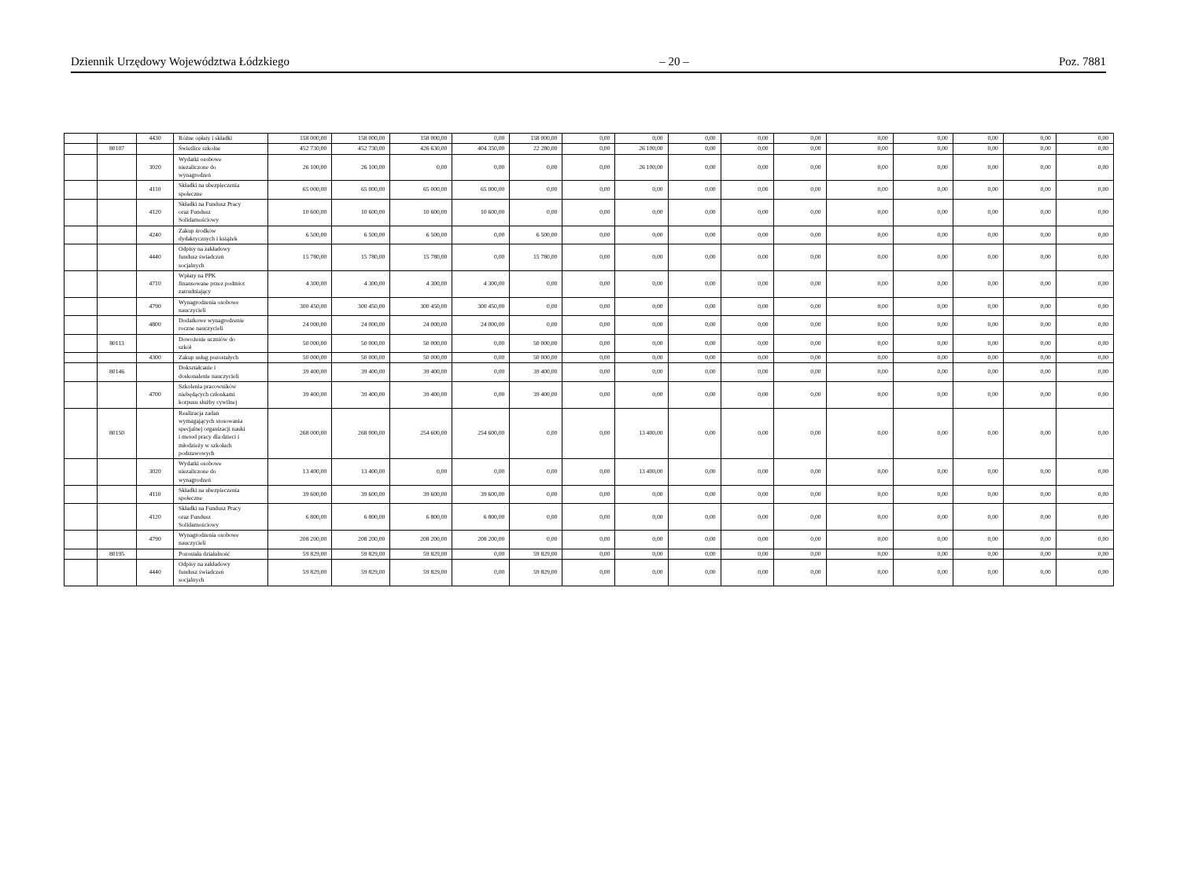Dziennik Urzędowy Województwa Łódzkiego – 20 – Poz. 7881
| | | 4430 | Różne opłaty i składki | 158 000,00 | 158 000,00 | 158 000,00 | 0,00 | 158 000,00 | 0,00 | 0,00 | 0,00 | 0,00 | 0,00 | 0,00 | 0,00 | 0,00 | 0,00 | 0,00 |
| | 80107 | | Świetlice szkolne | 452 730,00 | 452 730,00 | 426 630,00 | 404 350,00 | 22 280,00 | 0,00 | 26 100,00 | 0,00 | 0,00 | 0,00 | 0,00 | 0,00 | 0,00 | 0,00 | 0,00 |
| | | 3020 | Wydatki osobowe niezaliczone do wynagrodzeń | 26 100,00 | 26 100,00 | 0,00 | 0,00 | 0,00 | 0,00 | 26 100,00 | 0,00 | 0,00 | 0,00 | 0,00 | 0,00 | 0,00 | 0,00 | 0,00 |
| | | 4110 | Składki na ubezpieczenia społeczne | 65 000,00 | 65 000,00 | 65 000,00 | 65 000,00 | 0,00 | 0,00 | 0,00 | 0,00 | 0,00 | 0,00 | 0,00 | 0,00 | 0,00 | 0,00 | 0,00 |
| | | 4120 | Składki na Fundusz Pracy oraz Fundusz Solidarnościowy | 10 600,00 | 10 600,00 | 10 600,00 | 10 600,00 | 0,00 | 0,00 | 0,00 | 0,00 | 0,00 | 0,00 | 0,00 | 0,00 | 0,00 | 0,00 | 0,00 |
| | | 4240 | Zakup środków dydaktycznych i książek | 6 500,00 | 6 500,00 | 6 500,00 | 0,00 | 6 500,00 | 0,00 | 0,00 | 0,00 | 0,00 | 0,00 | 0,00 | 0,00 | 0,00 | 0,00 | 0,00 |
| | | 4440 | Odpisy na zakładowy fundusz świadczeń socjalnych | 15 780,00 | 15 780,00 | 15 780,00 | 0,00 | 15 780,00 | 0,00 | 0,00 | 0,00 | 0,00 | 0,00 | 0,00 | 0,00 | 0,00 | 0,00 | 0,00 |
| | | 4710 | Wpłaty na PPK finansowane przez podmiot zatrudniający | 4 300,00 | 4 300,00 | 4 300,00 | 4 300,00 | 0,00 | 0,00 | 0,00 | 0,00 | 0,00 | 0,00 | 0,00 | 0,00 | 0,00 | 0,00 | 0,00 |
| | | 4790 | Wynagrodzenia osobowe nauczycieli | 300 450,00 | 300 450,00 | 300 450,00 | 300 450,00 | 0,00 | 0,00 | 0,00 | 0,00 | 0,00 | 0,00 | 0,00 | 0,00 | 0,00 | 0,00 | 0,00 |
| | | 4800 | Dodatkowe wynagrodzenie roczne nauczycieli | 24 000,00 | 24 000,00 | 24 000,00 | 24 000,00 | 0,00 | 0,00 | 0,00 | 0,00 | 0,00 | 0,00 | 0,00 | 0,00 | 0,00 | 0,00 | 0,00 |
| | 80113 | | Dowożenie uczniów do szkół | 50 000,00 | 50 000,00 | 50 000,00 | 0,00 | 50 000,00 | 0,00 | 0,00 | 0,00 | 0,00 | 0,00 | 0,00 | 0,00 | 0,00 | 0,00 | 0,00 |
| | | 4300 | Zakup usług pozostałych | 50 000,00 | 50 000,00 | 50 000,00 | 0,00 | 50 000,00 | 0,00 | 0,00 | 0,00 | 0,00 | 0,00 | 0,00 | 0,00 | 0,00 | 0,00 | 0,00 |
| | 80146 | | Dokształcanie i doskonalenie nauczycieli | 39 400,00 | 39 400,00 | 39 400,00 | 0,00 | 39 400,00 | 0,00 | 0,00 | 0,00 | 0,00 | 0,00 | 0,00 | 0,00 | 0,00 | 0,00 | 0,00 |
| | | 4700 | Szkolenia pracowników niebędących członkami korpusu służby cywilnej | 39 400,00 | 39 400,00 | 39 400,00 | 0,00 | 39 400,00 | 0,00 | 0,00 | 0,00 | 0,00 | 0,00 | 0,00 | 0,00 | 0,00 | 0,00 | 0,00 |
| | 80150 | | Realizacja zadań wymagających stosowania specjalnej organizacji nauki i metod pracy dla dzieci i młodzieży w szkołach podstawowych | 268 000,00 | 268 000,00 | 254 600,00 | 254 600,00 | 0,00 | 0,00 | 13 400,00 | 0,00 | 0,00 | 0,00 | 0,00 | 0,00 | 0,00 | 0,00 | 0,00 |
| | | 3020 | Wydatki osobowe niezaliczone do wynagrodzeń | 13 400,00 | 13 400,00 | 0,00 | 0,00 | 0,00 | 0,00 | 13 400,00 | 0,00 | 0,00 | 0,00 | 0,00 | 0,00 | 0,00 | 0,00 | 0,00 |
| | | 4110 | Składki na ubezpieczenia społeczne | 39 600,00 | 39 600,00 | 39 600,00 | 39 600,00 | 0,00 | 0,00 | 0,00 | 0,00 | 0,00 | 0,00 | 0,00 | 0,00 | 0,00 | 0,00 | 0,00 |
| | | 4120 | Składki na Fundusz Pracy oraz Fundusz Solidarnościowy | 6 800,00 | 6 800,00 | 6 800,00 | 6 800,00 | 0,00 | 0,00 | 0,00 | 0,00 | 0,00 | 0,00 | 0,00 | 0,00 | 0,00 | 0,00 | 0,00 |
| | | 4790 | Wynagrodzenia osobowe nauczycieli | 208 200,00 | 208 200,00 | 208 200,00 | 208 200,00 | 0,00 | 0,00 | 0,00 | 0,00 | 0,00 | 0,00 | 0,00 | 0,00 | 0,00 | 0,00 | 0,00 |
| | 80195 | | Pozostała działalność | 59 829,00 | 59 829,00 | 59 829,00 | 0,00 | 59 829,00 | 0,00 | 0,00 | 0,00 | 0,00 | 0,00 | 0,00 | 0,00 | 0,00 | 0,00 | 0,00 |
| | | 4440 | Odpisy na zakładowy fundusz świadczeń socjalnych | 59 829,00 | 59 829,00 | 59 829,00 | 0,00 | 59 829,00 | 0,00 | 0,00 | 0,00 | 0,00 | 0,00 | 0,00 | 0,00 | 0,00 | 0,00 | 0,00 |